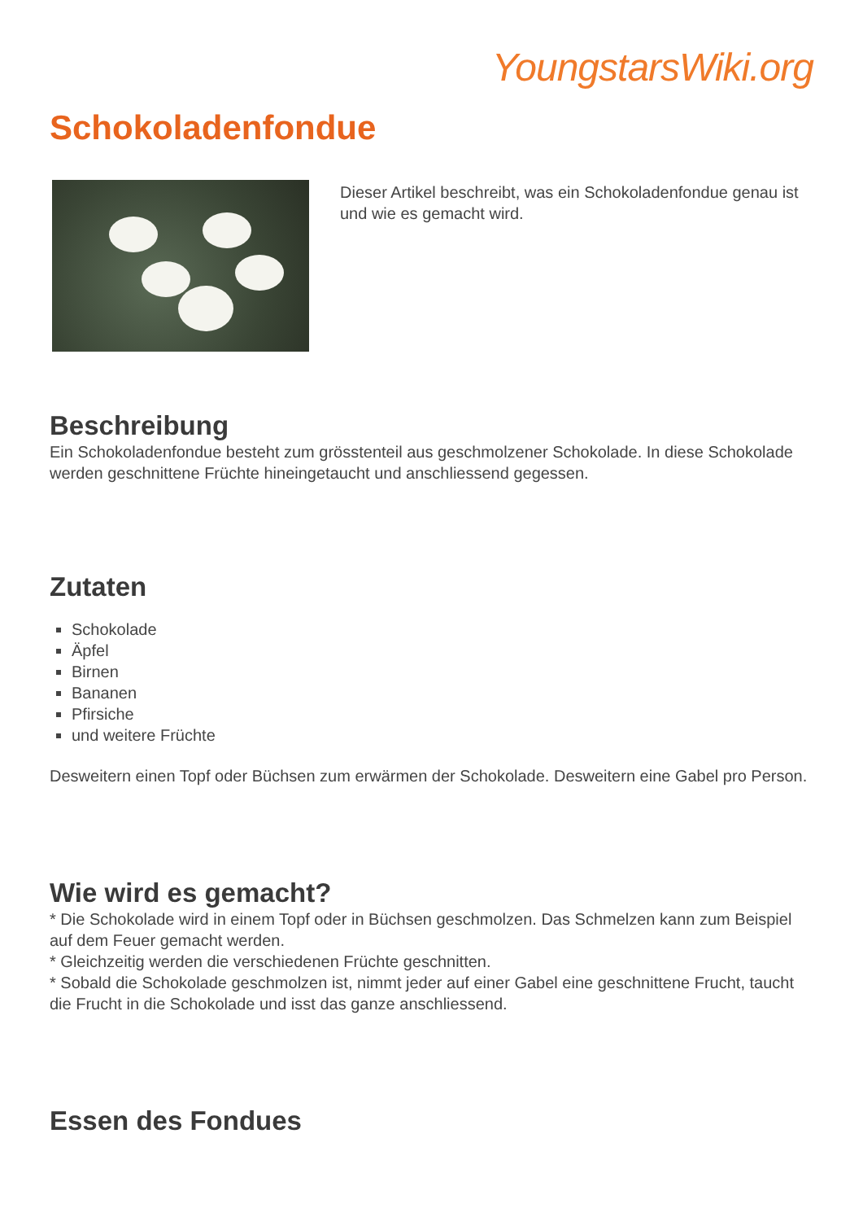YoungstarsWiki.org
Schokoladenfondue
Dieser Artikel beschreibt, was ein Schokoladenfondue genau ist und wie es gemacht wird.
Beschreibung
Ein Schokoladenfondue besteht zum grösstenteil aus geschmolzener Schokolade. In diese Schokolade werden geschnittene Früchte hineingetaucht und anschliessend gegessen.
Zutaten
Schokolade
Äpfel
Birnen
Bananen
Pfirsiche
und weitere Früchte
Desweitern einen Topf oder Büchsen zum erwärmen der Schokolade. Desweitern eine Gabel pro Person.
Wie wird es gemacht?
* Die Schokolade wird in einem Topf oder in Büchsen geschmolzen. Das Schmelzen kann zum Beispiel auf dem Feuer gemacht werden.
* Gleichzeitig werden die verschiedenen Früchte geschnitten.
* Sobald die Schokolade geschmolzen ist, nimmt jeder auf einer Gabel eine geschnittene Frucht, taucht die Frucht in die Schokolade und isst das ganze anschliessend.
Essen des Fondues